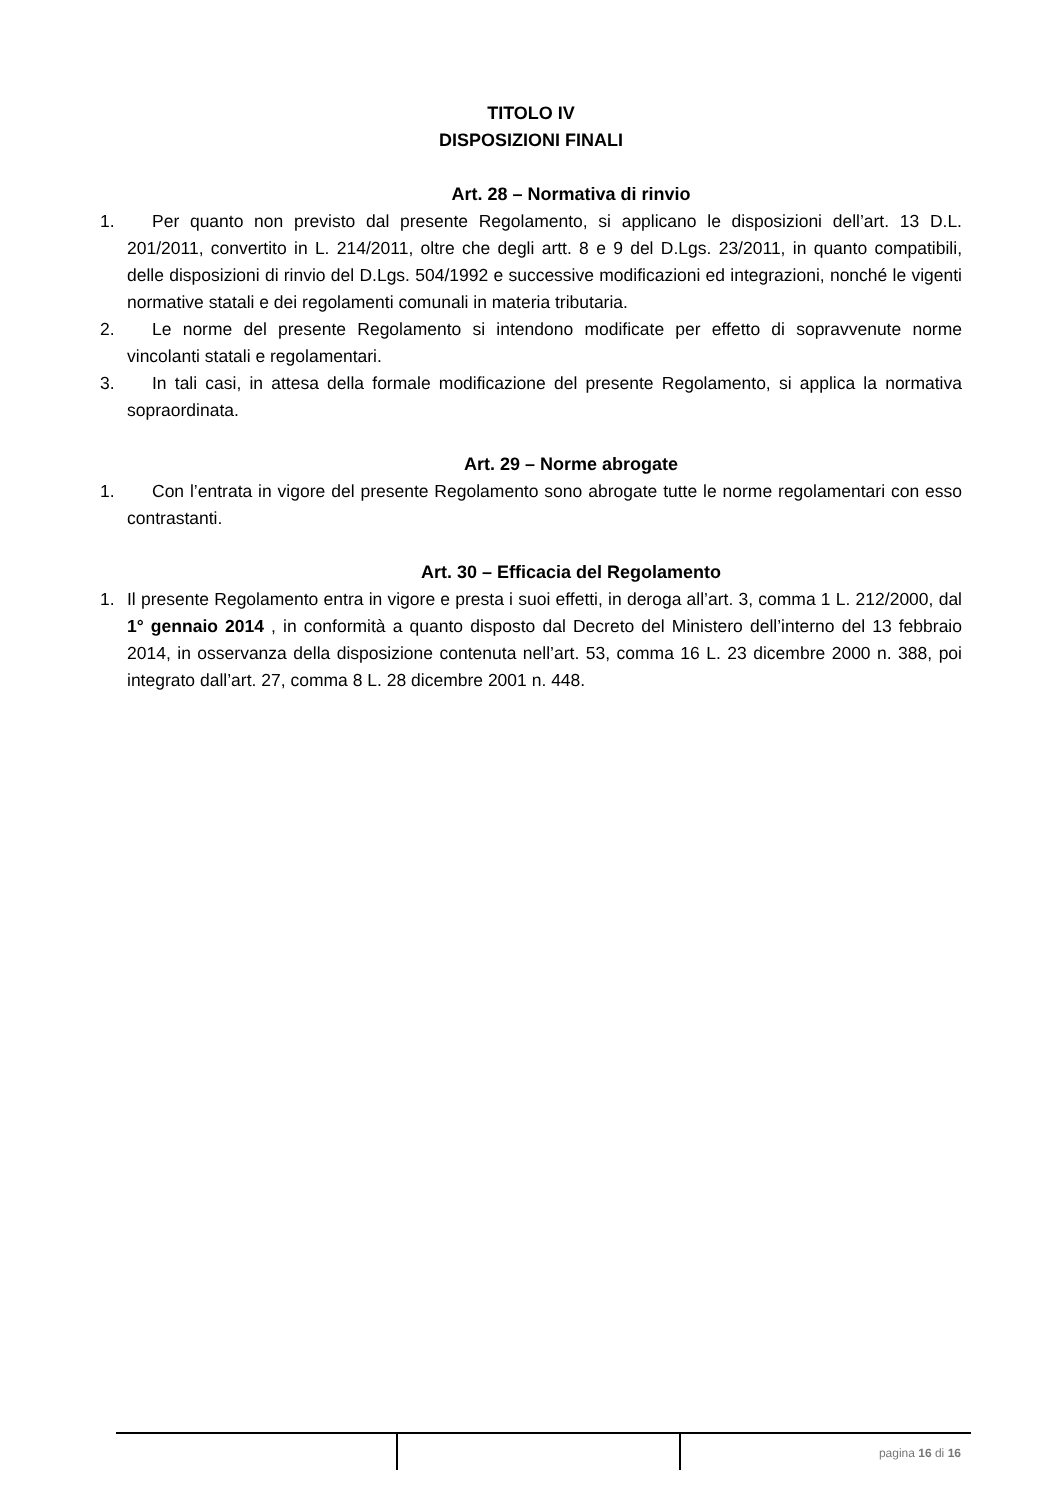TITOLO IV
DISPOSIZIONI FINALI
Art. 28 – Normativa di rinvio
1. Per quanto non previsto dal presente Regolamento, si applicano le disposizioni dell’art. 13 D.L. 201/2011, convertito in L. 214/2011, oltre che degli artt. 8 e 9 del D.Lgs. 23/2011, in quanto compatibili, delle disposizioni di rinvio del D.Lgs. 504/1992 e successive modificazioni ed integrazioni, nonché le vigenti normative statali e dei regolamenti comunali in materia tributaria.
2. Le norme del presente Regolamento si intendono modificate per effetto di sopravvenute norme vincolanti statali e regolamentari.
3. In tali casi, in attesa della formale modificazione del presente Regolamento, si applica la normativa sopraordinata.
Art. 29 – Norme abrogate
1. Con l’entrata in vigore del presente Regolamento sono abrogate tutte le norme regolamentari con esso contrastanti.
Art. 30 – Efficacia del Regolamento
1. Il presente Regolamento entra in vigore e presta i suoi effetti, in deroga all’art. 3, comma 1 L. 212/2000, dal 1° gennaio 2014 , in conformità a quanto disposto dal Decreto del Ministero dell’interno del 13 febbraio 2014, in osservanza della disposizione contenuta nell’art. 53, comma 16 L. 23 dicembre 2000 n. 388, poi integrato dall’art. 27, comma 8 L. 28 dicembre 2001 n. 448.
pagina 16 di 16